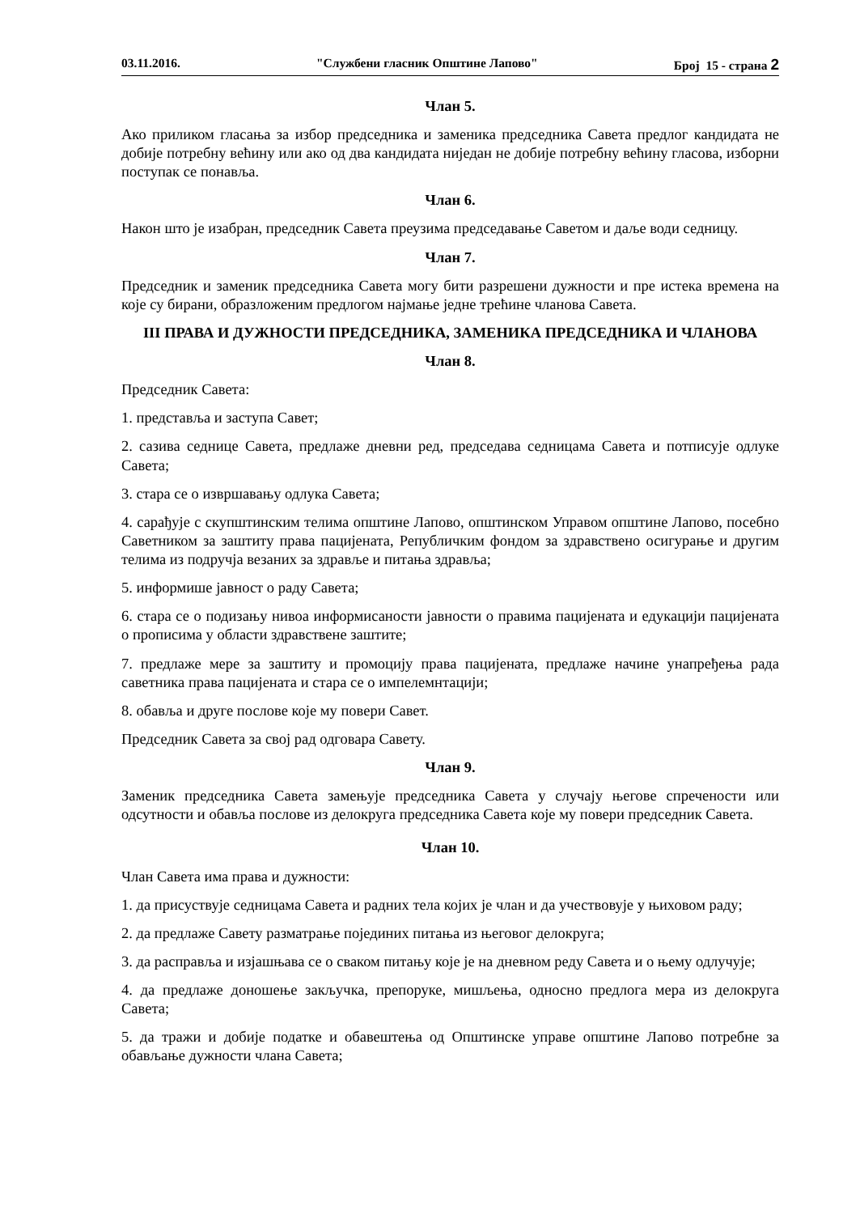03.11.2016. "Службени гласник Општине Лапово" Број 15 - страна 2
Члан 5.
Ако приликом гласања за избор председника и заменика председника Савета предлог кандидата не добије потребну већину или ако од два кандидата ниједан не добије потребну већину гласова, изборни поступак се понавља.
Члан 6.
Након што је изабран, председник Савета преузима председавање Саветом и даље води седницу.
Члан 7.
Председник и заменик председника Савета могу бити разрешени дужности и пре истека времена на које су бирани, образложеним предлогом најмање једне трећине чланова Савета.
III ПРАВА И ДУЖНОСТИ ПРЕДСЕДНИКА, ЗАМЕНИКА ПРЕДСЕДНИКА И ЧЛАНОВА
Члан 8.
Председник Савета:
1. представља и заступа Савет;
2. сазива седнице Савета, предлаже дневни ред, председава седницама Савета и потписује одлуке Савета;
3. стара се о извршавању одлука Савета;
4. сарађује с скупштинским телима општине Лапово, општинском Управом општине Лапово, посебно Саветником за заштиту права пацијената, Републичким фондом за здравствено осигурање и другим телима из подручја везаних за здравље и питања здравља;
5. информише јавност о раду Савета;
6. стара се о подизању нивоа информисаности јавности о правима пацијената и едукацији пацијената о прописима у области здравствене заштите;
7. предлаже мере за заштиту и промоцију права пацијената, предлаже начине унапређења рада саветника права пацијената и стара се о импелемнтацији;
8. обавља и друге послове које му повери Савет.
Председник Савета за свој рад одговара Савету.
Члан 9.
Заменик председника Савета замењује председника Савета у случају његове спречености или одсутности и обавља послове из делокруга председника Савета које му повери председник Савета.
Члан 10.
Члан Савета има права и дужности:
1. да присуствује седницама Савета и радних тела којих је члан и да учествовује у њиховом раду;
2. да предлаже Савету разматрање појединих питања из његовог делокруга;
3. да расправља и изјашњава се о сваком питању које је на дневном реду Савета и о њему одлучује;
4. да предлаже доношење закључка, препоруке, мишљења, односно предлога мера из делокруга Савета;
5. да тражи и добије податке и обавештења од Општинске управе општине Лапово потребне за обављање дужности члана Савета;